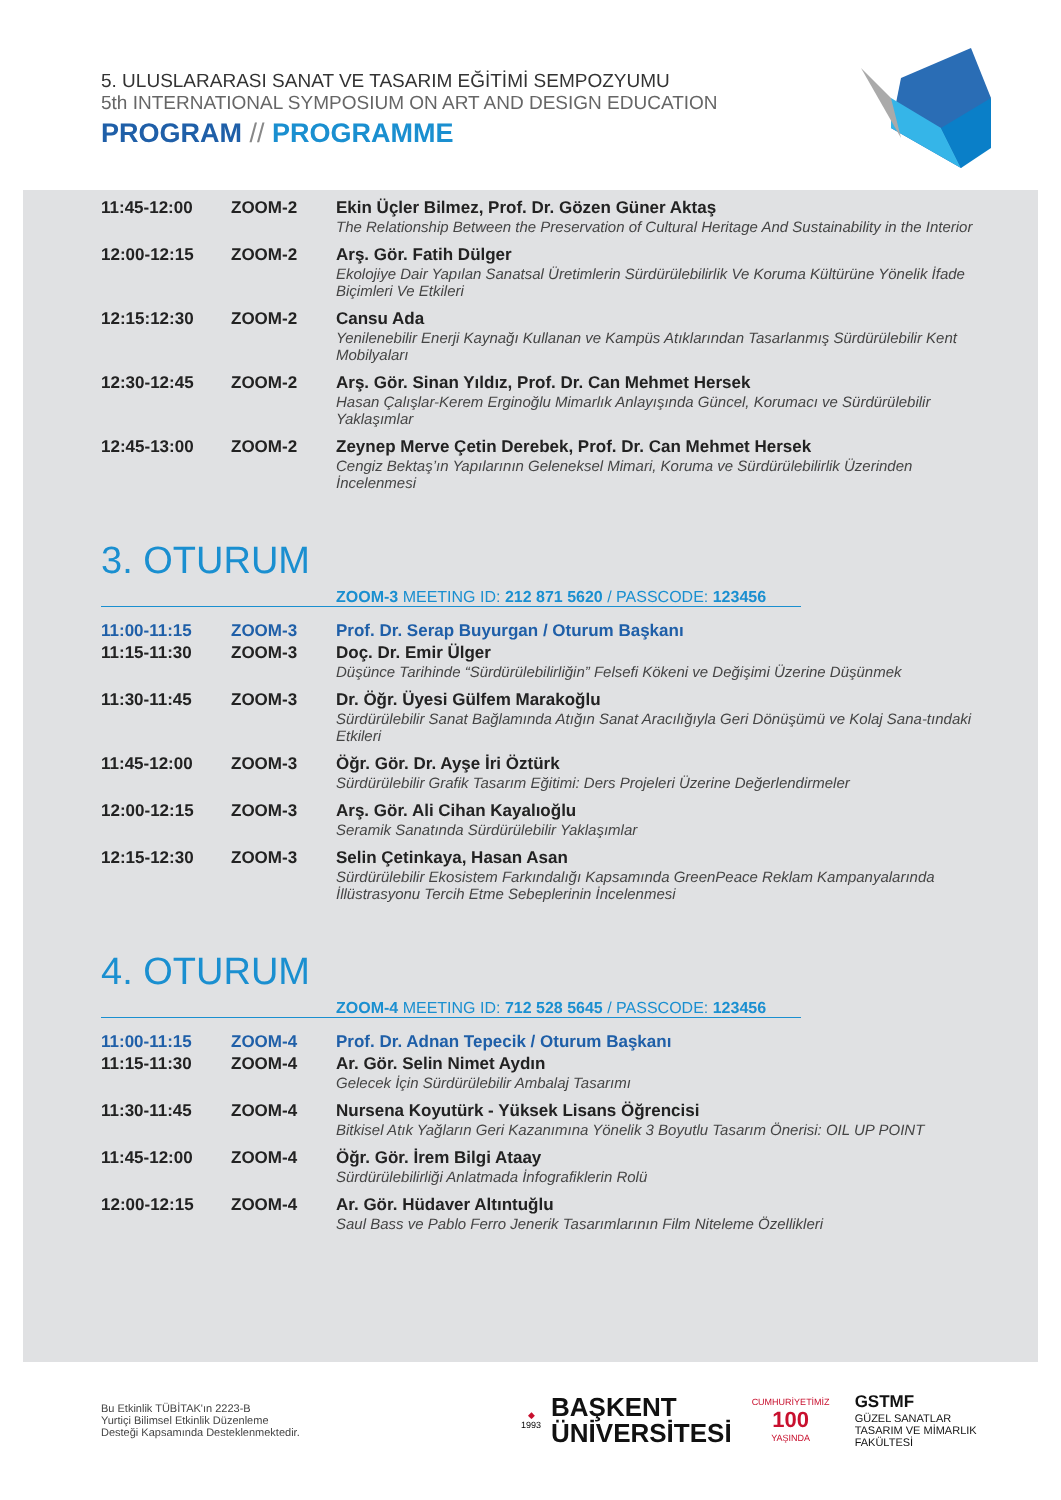5. ULUSLARARASI SANAT VE TASARIM EĞİTİMİ SEMPOZYUMU
5th INTERNATIONAL SYMPOSIUM ON ART AND DESIGN EDUCATION
PROGRAM // PROGRAMME
| 11:45-12:00 | ZOOM-2 | Ekin Üçler Bilmez, Prof. Dr. Gözen Güner Aktaş The Relationship Between the Preservation of Cultural Heritage And Sustainability in the Interior |
| 12:00-12:15 | ZOOM-2 | Arş. Gör. Fatih Dülger Ekolojiye Dair Yapılan Sanatsal Üretimlerin Sürdürülebilirlik Ve Koruma Kültürüne Yönelik İfade Biçimleri Ve Etkileri |
| 12:15:12:30 | ZOOM-2 | Cansu Ada Yenilenebilir Enerji Kaynağı Kullanan ve Kampüs Atıklarından Tasarlanmış Sürdürülebilir Kent Mobilyaları |
| 12:30-12:45 | ZOOM-2 | Arş. Gör. Sinan Yıldız, Prof. Dr. Can Mehmet Hersek Hasan Çalışlar-Kerem Erginoğlu Mimarlık Anlayışında Güncel, Korumacı ve Sürdürülebilir Yaklaşımlar |
| 12:45-13:00 | ZOOM-2 | Zeynep Merve Çetin Derebek, Prof. Dr. Can Mehmet Hersek Cengiz Bektaş’ın Yapılarının Geleneksel Mimari, Koruma ve Sürdürülebilirlik Üzerinden İncelenmesi |
3. OTURUM
ZOOM-3 MEETING ID: 212 871 5620 / PASSCODE: 123456
| 11:00-11:15 | ZOOM-3 | Prof. Dr. Serap Buyurgan / Oturum Başkanı |
| 11:15-11:30 | ZOOM-3 | Doç. Dr. Emir Ülger Düşünce Tarihinde “Sürdürülebilirliğin” Felsefi Kökeni ve Değişimi Üzerine Düşünmek |
| 11:30-11:45 | ZOOM-3 | Dr. Öğr. Üyesi Gülfem Marakoğlu Sürdürülebilir Sanat Bağlamında Atığın Sanat Aracılığıyla Geri Dönüşümü ve Kolaj Sana-tındaki Etkileri |
| 11:45-12:00 | ZOOM-3 | Öğr. Gör. Dr. Ayşe İri Öztürk Sürdürülebilir Grafik Tasarım Eğitimi: Ders Projeleri Üzerine Değerlendirmeler |
| 12:00-12:15 | ZOOM-3 | Arş. Gör. Ali Cihan Kayalıoğlu Seramik Sanatında Sürdürülebilir Yaklaşımlar |
| 12:15-12:30 | ZOOM-3 | Selin Çetinkaya, Hasan Asan Sürdürülebilir Ekosistem Farkındalığı Kapsamında GreenPeace Reklam Kampanyalarında İllüstrasyonu Tercih Etme Sebeplerinin İncelenmesi |
4. OTURUM
ZOOM-4 MEETING ID: 712 528 5645 / PASSCODE: 123456
| 11:00-11:15 | ZOOM-4 | Prof. Dr. Adnan Tepecik / Oturum Başkanı |
| 11:15-11:30 | ZOOM-4 | Ar. Gör. Selin Nimet Aydın Gelecek İçin Sürdürülebilir Ambalaj Tasarımı |
| 11:30-11:45 | ZOOM-4 | Nursena Koyutürk - Yüksek Lisans Öğrencisi Bitkisel Atık Yağların Geri Kazanımına Yönelik 3 Boyutlu Tasarım Önerisi: OIL UP POINT |
| 11:45-12:00 | ZOOM-4 | Öğr. Gör. İrem Bilgi Ataay Sürdürülebilirliği Anlatmada İnfografiklerin Rolü |
| 12:00-12:15 | ZOOM-4 | Ar. Gör. Hüdaver Altıntuğlu Saul Bass ve Pablo Ferro Jenerik Tasarımlarının Film Niteleme Özellikleri |
Bu Etkinlik TÜBİTAK'ın 2223-B
Yurtiçi Bilimsel Etkinlik Düzenleme
Desteği Kapsamında Desteklenmektedir.
◆
1993
BAŞKENT
ÜNİVERSİTESİ
CUMHURİYETİMİZ
100
YAŞINDA
GSTMF
GÜZEL SANATLAR
TASARIM VE MİMARLIK
FAKÜLTESİ